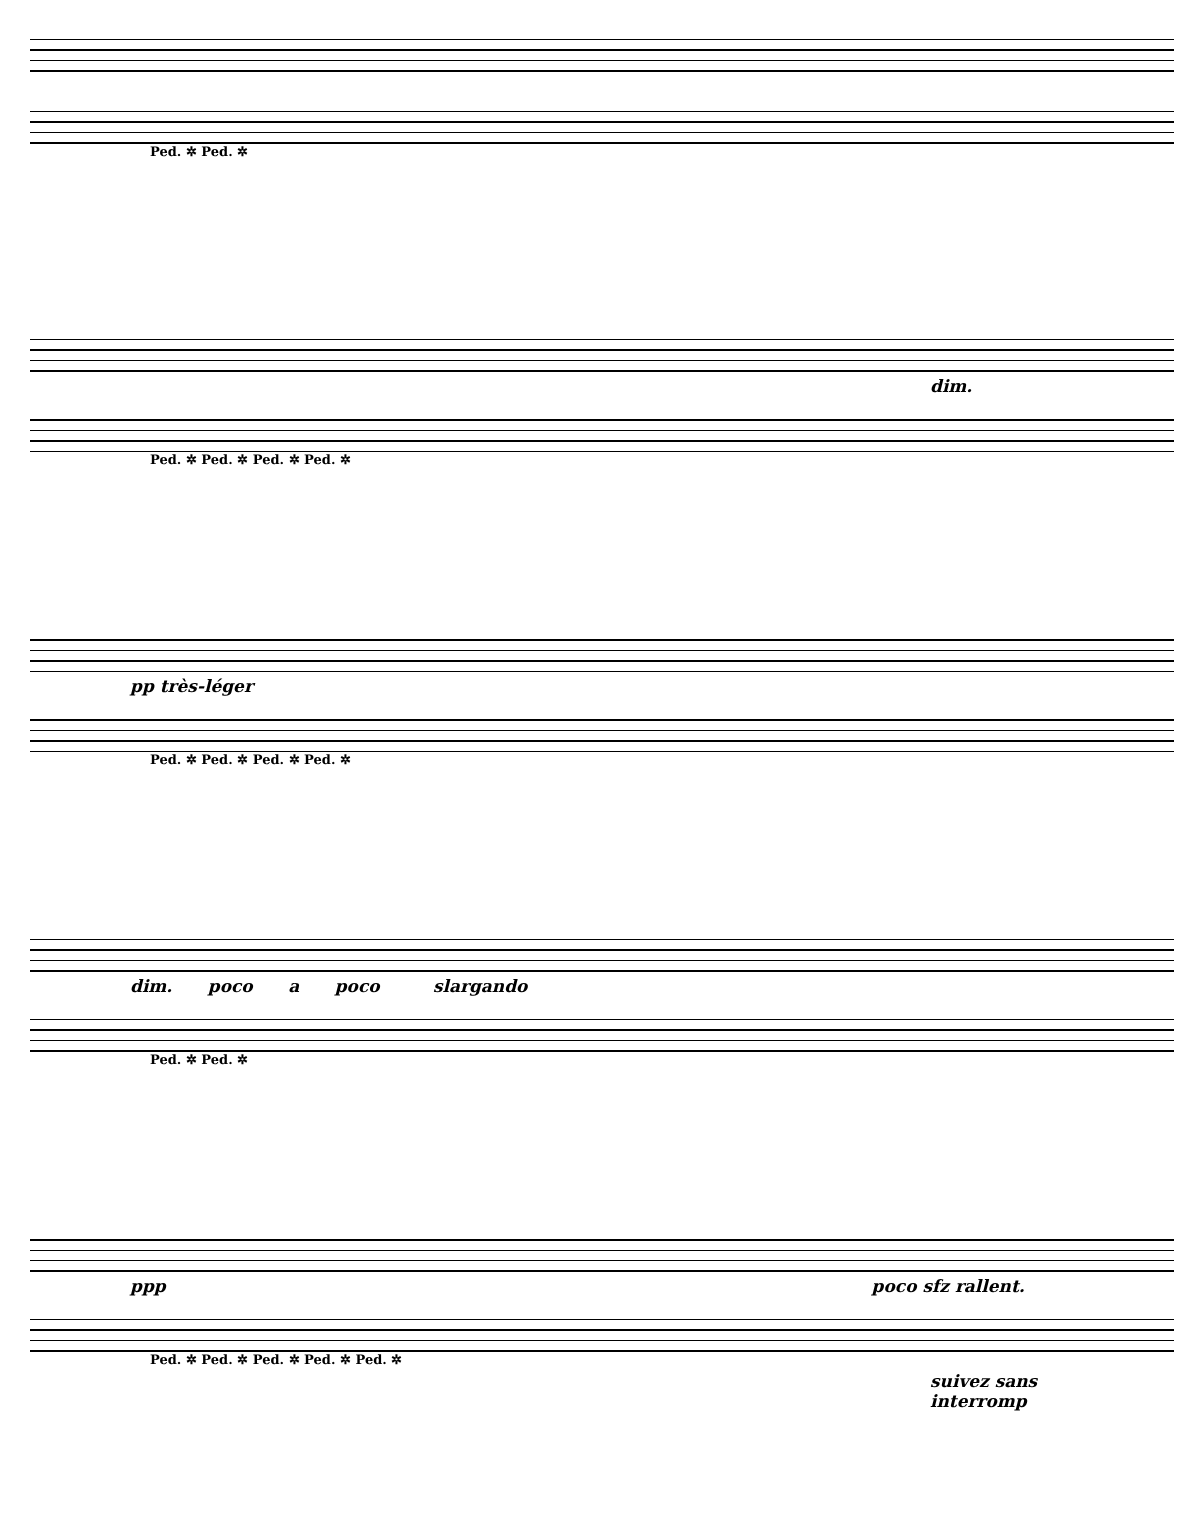Ped. ✲ Ped. ✲
dim.
Ped. ✲ Ped. ✲ Ped. ✲ Ped. ✲
pp très-léger
Ped. ✲ Ped. ✲ Ped. ✲ Ped. ✲
dim. poco a poco slargando
Ped. ✲ Ped. ✲
ppp poco sfz rallent.
Ped. ✲ Ped. ✲ Ped. ✲ Ped. ✲ Ped. ✲
suivez sans interromp